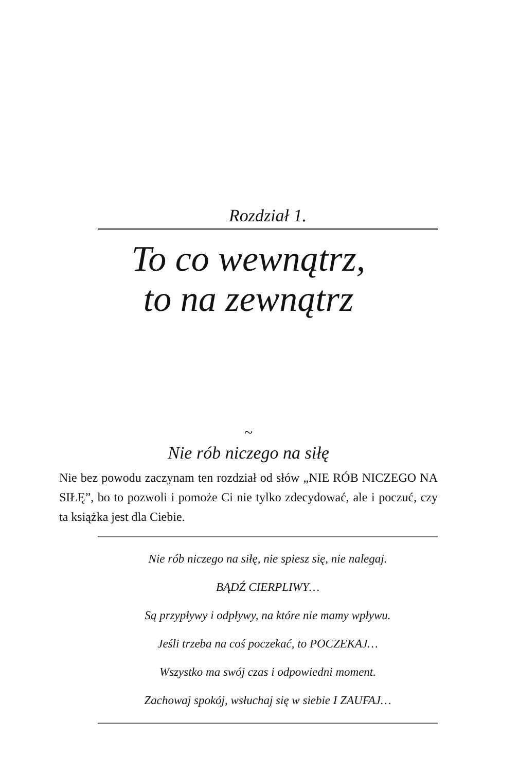Rozdział 1.
To co wewnątrz,
to na zewnątrz
~
Nie rób niczego na siłę
Nie bez powodu zaczynam ten rozdział od słów „NIE RÓB NICZEGO NA SIŁĘ”, bo to pozwoli i pomoże Ci nie tylko zdecydować, ale i poczuć, czy ta książka jest dla Ciebie.
Nie rób niczego na siłę, nie spiesz się, nie nalegaj.
BĄDŹ CIERPLIWY…
Są przypływy i odpływy, na które nie mamy wpływu.
Jeśli trzeba na coś poczekać, to POCZEKAJ…
Wszystko ma swój czas i odpowiedni moment.
Zachowaj spokój, wsłuchaj się w siebie I ZAUFAJ…